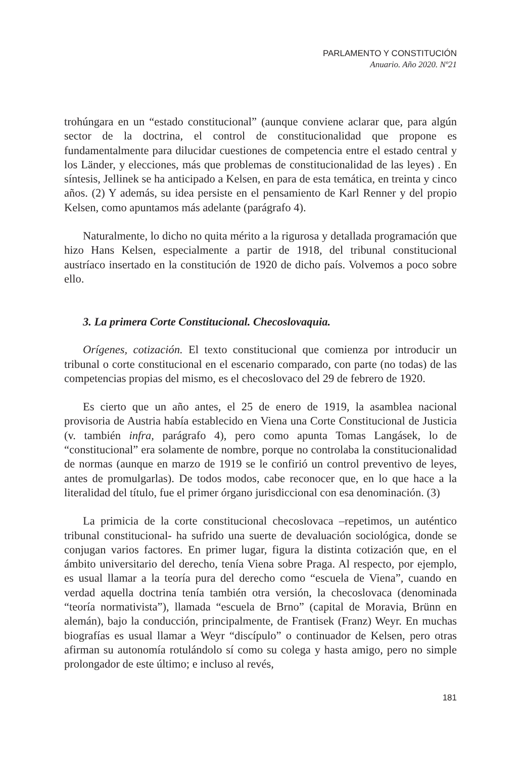PARLAMENTO Y CONSTITUCIÓN
Anuario. Año 2020. Nº21
trohúngara en un “estado constitucional” (aunque conviene aclarar que, para algún sector de la doctrina, el control de constitucionalidad que propone es fundamentalmente para dilucidar cuestiones de competencia entre el estado central y los Länder, y elecciones, más que problemas de constitucionalidad de las leyes) . En síntesis, Jellinek se ha anticipado a Kelsen, en para de esta temática, en treinta y cinco años. (2) Y además, su idea persiste en el pensamiento de Karl Renner y del propio Kelsen, como apuntamos más adelante (parágrafo 4).
Naturalmente, lo dicho no quita mérito a la rigurosa y detallada programación que hizo Hans Kelsen, especialmente a partir de 1918, del tribunal constitucional austríaco insertado en la constitución de 1920 de dicho país. Volvemos a poco sobre ello.
3. La primera Corte Constitucional. Checoslovaquia.
Orígenes, cotización. El texto constitucional que comienza por introducir un tribunal o corte constitucional en el escenario comparado, con parte (no todas) de las competencias propias del mismo, es el checoslovaco del 29 de febrero de 1920.
Es cierto que un año antes, el 25 de enero de 1919, la asamblea nacional provisoria de Austria había establecido en Viena una Corte Constitucional de Justicia (v. también infra, parágrafo 4), pero como apunta Tomas Langásek, lo de “constitucional” era solamente de nombre, porque no controlaba la constitucionalidad de normas (aunque en marzo de 1919 se le confirió un control preventivo de leyes, antes de promulgarlas). De todos modos, cabe reconocer que, en lo que hace a la literalidad del título, fue el primer órgano jurisdiccional con esa denominación. (3)
La primicia de la corte constitucional checoslovaca –repetimos, un auténtico tribunal constitucional- ha sufrido una suerte de devaluación sociológica, donde se conjugan varios factores. En primer lugar, figura la distinta cotización que, en el ámbito universitario del derecho, tenía Viena sobre Praga. Al respecto, por ejemplo, es usual llamar a la teoría pura del derecho como “escuela de Viena”, cuando en verdad aquella doctrina tenía también otra versión, la checoslovaca (denominada “teoría normativista”), llamada “escuela de Brno” (capital de Moravia, Brünn en alemán), bajo la conducción, principalmente, de Frantisek (Franz) Weyr. En muchas biografías es usual llamar a Weyr “discípulo” o continuador de Kelsen, pero otras afirman su autonomía rotulándolo sí como su colega y hasta amigo, pero no simple prolongador de este último; e incluso al revés,
181